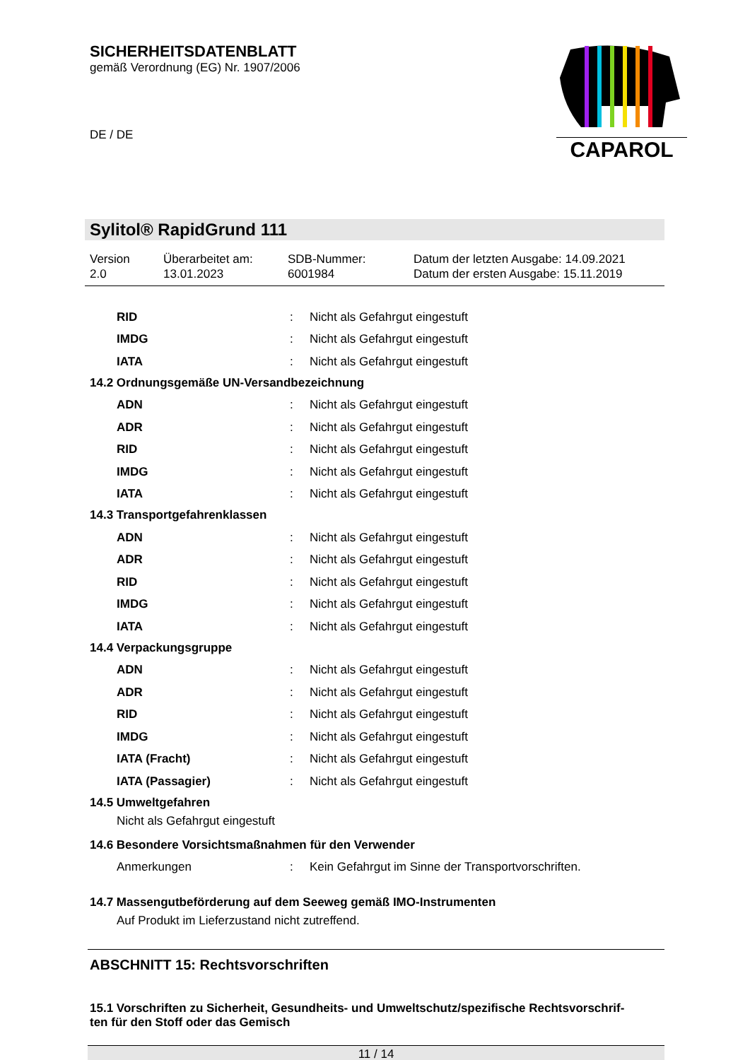SICHERHEITSDATENBLATT
gemäß Verordnung (EG) Nr. 1907/2006
DE / DE
CAPAROL
Sylitol® RapidGrund 111
| Version 2.0 | Überarbeitet am: 13.01.2023 | SDB-Nummer: 6001984 | Datum der letzten Ausgabe: 14.09.2021 Datum der ersten Ausgabe: 15.11.2019 |
| RID | : | Nicht als Gefahrgut eingestuft |
| IMDG | : | Nicht als Gefahrgut eingestuft |
| IATA | : | Nicht als Gefahrgut eingestuft |
14.2 Ordnungsgemäße UN-Versandbezeichnung
| ADN | : | Nicht als Gefahrgut eingestuft |
| ADR | : | Nicht als Gefahrgut eingestuft |
| RID | : | Nicht als Gefahrgut eingestuft |
| IMDG | : | Nicht als Gefahrgut eingestuft |
| IATA | : | Nicht als Gefahrgut eingestuft |
14.3 Transportgefahrenklassen
| ADN | : | Nicht als Gefahrgut eingestuft |
| ADR | : | Nicht als Gefahrgut eingestuft |
| RID | : | Nicht als Gefahrgut eingestuft |
| IMDG | : | Nicht als Gefahrgut eingestuft |
| IATA | : | Nicht als Gefahrgut eingestuft |
14.4 Verpackungsgruppe
| ADN | : | Nicht als Gefahrgut eingestuft |
| ADR | : | Nicht als Gefahrgut eingestuft |
| RID | : | Nicht als Gefahrgut eingestuft |
| IMDG | : | Nicht als Gefahrgut eingestuft |
| IATA (Fracht) | : | Nicht als Gefahrgut eingestuft |
| IATA (Passagier) | : | Nicht als Gefahrgut eingestuft |
14.5 Umweltgefahren
Nicht als Gefahrgut eingestuft
14.6 Besondere Vorsichtsmaßnahmen für den Verwender
| Anmerkungen | : | Kein Gefahrgut im Sinne der Transportvorschriften. |
14.7 Massengutbeförderung auf dem Seeweg gemäß IMO-Instrumenten
Auf Produkt im Lieferzustand nicht zutreffend.
ABSCHNITT 15: Rechtsvorschriften
15.1 Vorschriften zu Sicherheit, Gesundheits- und Umweltschutz/spezifische Rechtsvorschrif-
ten für den Stoff oder das Gemisch
11 / 14